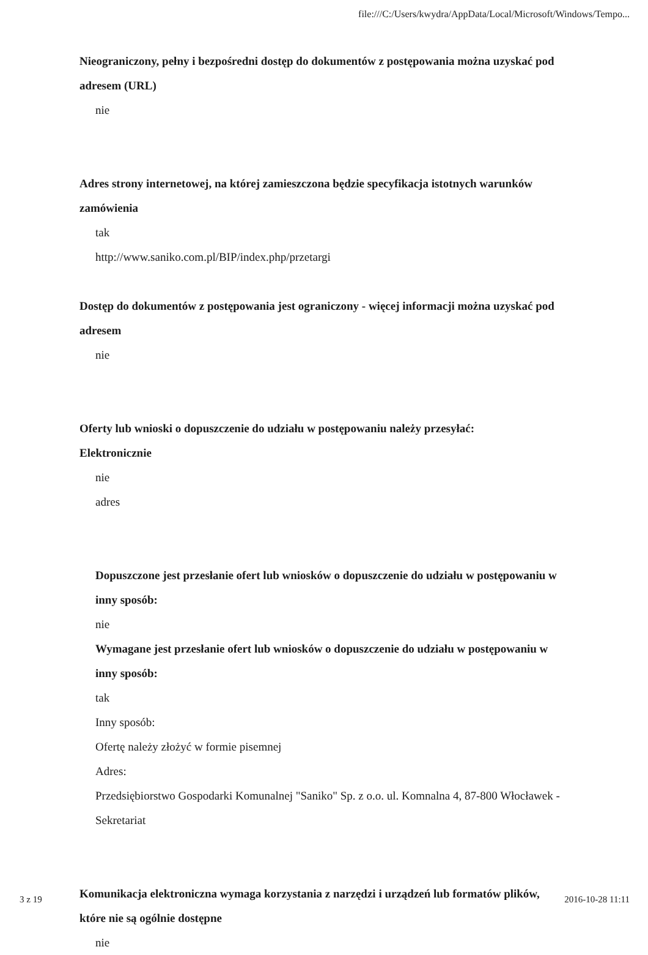file:///C:/Users/kwydra/AppData/Local/Microsoft/Windows/Tempo...
Nieograniczony, pełny i bezpośredni dostęp do dokumentów z postępowania można uzyskać pod adresem (URL)
nie
Adres strony internetowej, na której zamieszczona będzie specyfikacja istotnych warunków zamówienia
tak
http://www.saniko.com.pl/BIP/index.php/przetargi
Dostęp do dokumentów z postępowania jest ograniczony - więcej informacji można uzyskać pod adresem
nie
Oferty lub wnioski o dopuszczenie do udziału w postępowaniu należy przesyłać:
Elektronicznie
nie
adres
Dopuszczone jest przesłanie ofert lub wniosków o dopuszczenie do udziału w postępowaniu w inny sposób:
nie
Wymagane jest przesłanie ofert lub wniosków o dopuszczenie do udziału w postępowaniu w inny sposób:
tak
Inny sposób:
Ofertę należy złożyć w formie pisemnej
Adres:
Przedsiębiorstwo Gospodarki Komunalnej "Saniko" Sp. z o.o. ul. Komnalna 4, 87-800 Włocławek - Sekretariat
Komunikacja elektroniczna wymaga korzystania z narzędzi i urządzeń lub formatów plików, które nie są ogólnie dostępne
nie
3 z 19 2016-10-28 11:11